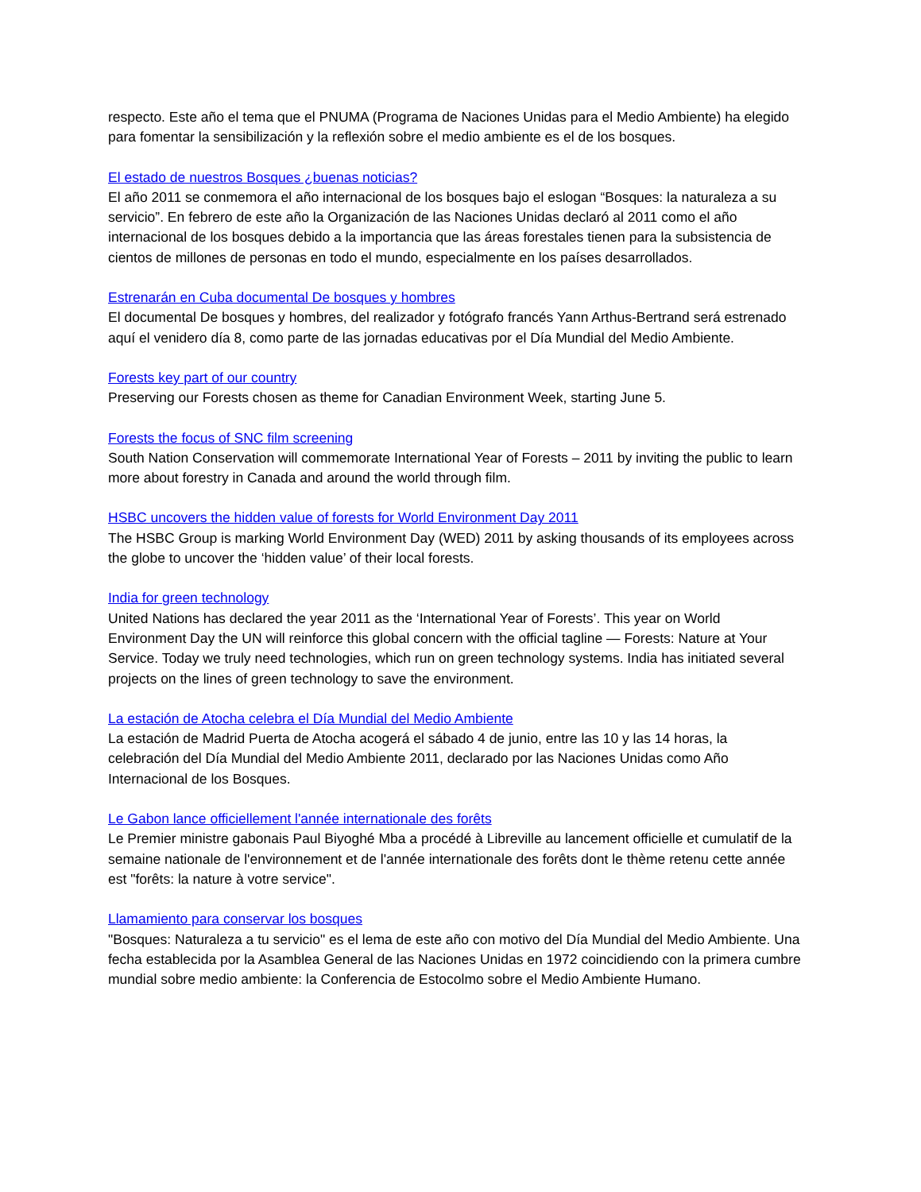respecto. Este año el tema que el PNUMA (Programa de Naciones Unidas para el Medio Ambiente) ha elegido para fomentar la sensibilización y la reflexión sobre el medio ambiente es el de los bosques.
El estado de nuestros Bosques ¿buenas noticias?
El año 2011 se conmemora el año internacional de los bosques bajo el eslogan “Bosques: la naturaleza a su servicio”. En febrero de este año la Organización de las Naciones Unidas declaró al 2011 como el año internacional de los bosques debido a la importancia que las áreas forestales tienen para la subsistencia de cientos de millones de personas en todo el mundo, especialmente en los países desarrollados.
Estrenarán en Cuba documental De bosques y hombres
El documental De bosques y hombres, del realizador y fotógrafo francés Yann Arthus-Bertrand será estrenado aquí el venidero día 8, como parte de las jornadas educativas por el Día Mundial del Medio Ambiente.
Forests key part of our country
Preserving our Forests chosen as theme for Canadian Environment Week, starting June 5.
Forests the focus of SNC film screening
South Nation Conservation will commemorate International Year of Forests – 2011 by inviting the public to learn more about forestry in Canada and around the world through film.
HSBC uncovers the hidden value of forests for World Environment Day 2011
The HSBC Group is marking World Environment Day (WED) 2011 by asking thousands of its employees across the globe to uncover the ‘hidden value’ of their local forests.
India for green technology
United Nations has declared the year 2011 as the ‘International Year of Forests’. This year on World Environment Day the UN will reinforce this global concern with the official tagline — Forests: Nature at Your Service. Today we truly need technologies, which run on green technology systems. India has initiated several projects on the lines of green technology to save the environment.
La estación de Atocha celebra el Día Mundial del Medio Ambiente
La estación de Madrid Puerta de Atocha acogerá el sábado 4 de junio, entre las 10 y las 14 horas, la celebración del Día Mundial del Medio Ambiente 2011, declarado por las Naciones Unidas como Año Internacional de los Bosques.
Le Gabon lance officiellement l'année internationale des forêts
Le Premier ministre gabonais Paul Biyoghé Mba a procédé à Libreville au lancement officielle et cumulatif de la semaine nationale de l'environnement et de l'année internationale des forêts dont le thème retenu cette année est "forêts: la nature à votre service".
Llamamiento para conservar los bosques
"Bosques: Naturaleza a tu servicio" es el lema de este año con motivo del Día Mundial del Medio Ambiente. Una fecha establecida por la Asamblea General de las Naciones Unidas en 1972 coincidiendo con la primera cumbre mundial sobre medio ambiente: la Conferencia de Estocolmo sobre el Medio Ambiente Humano.